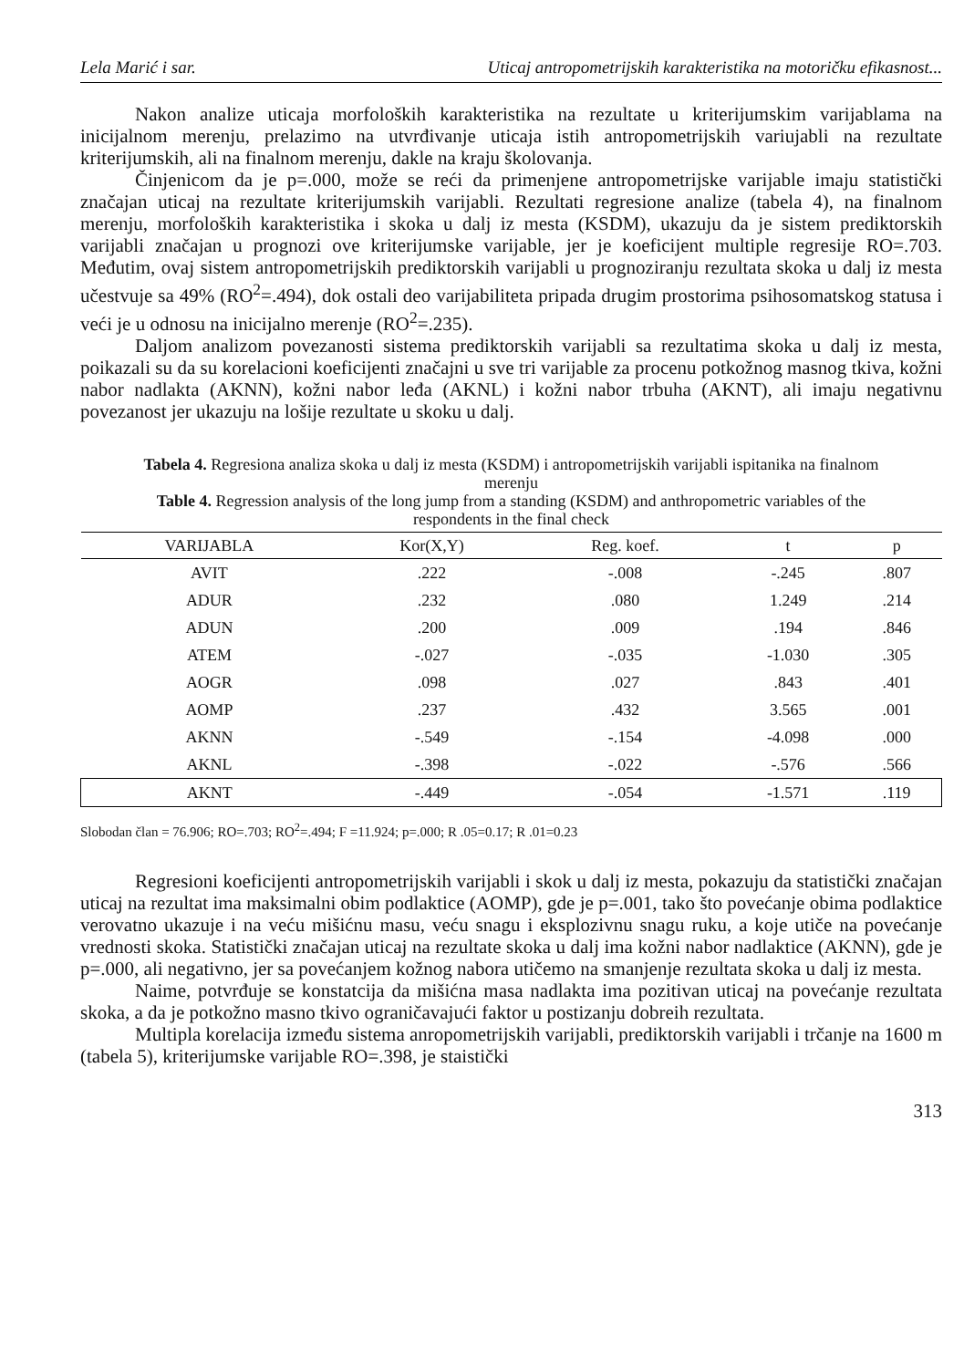Lela Marić i sar. Uticaj antropometrijskih karakteristika na motoričku efikasnost...
Nakon analize uticaja morfoloških karakteristika na rezultate u kriterijumskim varijablama na inicijalnom merenju, prelazimo na utvrđivanje uticaja istih antropometrijskih variujabli na rezultate kriterijumskih, ali na finalnom merenju, dakle na kraju školovanja.
Činjenicom da je p=.000, može se reći da primenjene antropometrijske varijable imaju statistički značajan uticaj na rezultate kriterijumskih varijabli. Rezultati regresione analize (tabela 4), na finalnom merenju, morfoloških karakteristika i skoka u dalj iz mesta (KSDM), ukazuju da je sistem prediktorskih varijabli značajan u prognozi ove kriterijumske varijable, jer je koeficijent multiple regresije RO=.703. Međutim, ovaj sistem antropometrijskih prediktorskih varijabli u prognoziranju rezultata skoka u dalj iz mesta učestvuje sa 49% (RO<sup>2</sup>=.494), dok ostali deo varijabiliteta pripada drugim prostorima psihosomatskog statusa i veći je u odnosu na inicijalno merenje (RO<sup>2</sup>=.235).
Daljom analizom povezanosti sistema prediktorskih varijabli sa rezultatima skoka u dalj iz mesta, poikazali su da su korelacioni koeficijenti značajni u sve tri varijable za procenu potkožnog masnog tkiva, kožni nabor nadlakta (AKNN), kožni nabor leđa (AKNL) i kožni nabor trbuha (AKNT), ali imaju negativnu povezanost jer ukazuju na lošije rezultate u skoku u dalj.
Tabela 4. Regresiona analiza skoka u dalj iz mesta (KSDM) i antropometrijskih varijabli ispitanika na finalnom merenju
Table 4. Regression analysis of the long jump from a standing (KSDM) and anthropometric variables of the respondents in the final check
| VARIJABLA | Kor(X,Y) | Reg. koef. | t | p |
| --- | --- | --- | --- | --- |
| AVIT | .222 | -.008 | -.245 | .807 |
| ADUR | .232 | .080 | 1.249 | .214 |
| ADUN | .200 | .009 | .194 | .846 |
| ATEM | -.027 | -.035 | -1.030 | .305 |
| AOGR | .098 | .027 | .843 | .401 |
| AOMP | .237 | .432 | 3.565 | .001 |
| AKNN | -.549 | -.154 | -4.098 | .000 |
| AKNL | -.398 | -.022 | -.576 | .566 |
| AKNT | -.449 | -.054 | -1.571 | .119 |
Slobodan član = 76.906; RO=.703; RO<sup>2</sup>=.494; F =11.924; p=.000; R .05=0.17; R .01=0.23
Regresioni koeficijenti antropometrijskih varijabli i skok u dalj iz mesta, pokazuju da statistički značajan uticaj na rezultat ima maksimalni obim podlaktice (AOMP), gde je p=.001, tako što povećanje obima podlaktice verovatno ukazuje i na veću mišićnu masu, veću snagu i eksplozivnu snagu ruku, a koje utiče na povećanje vrednosti skoka. Statistički značajan uticaj na rezultate skoka u dalj ima kožni nabor nadlaktice (AKNN), gde je p=.000, ali negativno, jer sa povećanjem kožnog nabora utičemo na smanjenje rezultata skoka u dalj iz mesta.
Naime, potvrđuje se konstatcija da mišićna masa nadlakta ima pozitivan uticaj na povećanje rezultata skoka, a da je potkožno masno tkivo ograničavajući faktor u postizanju dobreih rezultata.
Multipla korelacija između sistema anropometrijskih varijabli, prediktorskih varijabli i trčanje na 1600 m (tabela 5), kriterijumske varijable RO=.398, je staistički
313